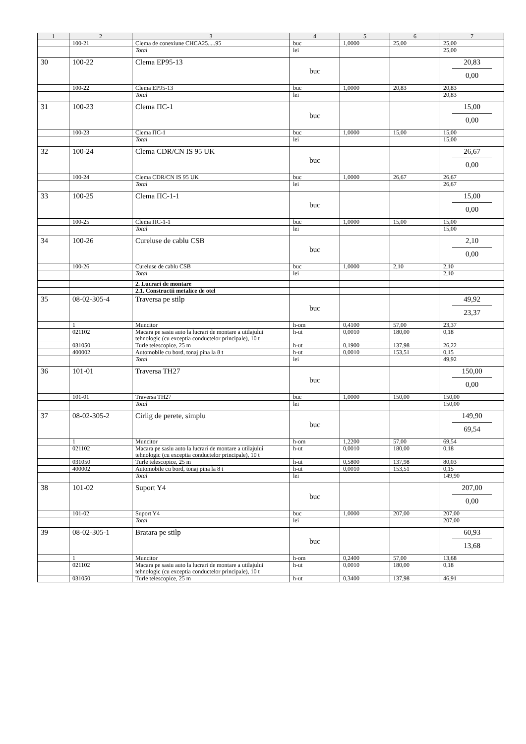| 1 | 2 | 3 | 4 | 5 | 6 | 7 |
| --- | --- | --- | --- | --- | --- | --- |
| | 100-21 | Clema de conexiune CHCA25.....95 | buc | 1,0000 | 25,00 | 25,00 |
| | | Total | lei | | | 25,00 |
| 30 | 100-22 | Clema EP95-13 | buc | | | 20,83 0,00 |
| | 100-22 | Clema EP95-13 | buc | 1,0000 | 20,83 | 20,83 |
| | | Total | lei | | | 20,83 |
| 31 | 100-23 | Clema ПС-1 | buc | | | 15,00 0,00 |
| | 100-23 | Clema ПС-1 | buc | 1,0000 | 15,00 | 15,00 |
| | | Total | lei | | | 15,00 |
| 32 | 100-24 | Clema CDR/CN IS 95 UK | buc | | | 26,67 0,00 |
| | 100-24 | Clema CDR/CN IS 95 UK | buc | 1,0000 | 26,67 | 26,67 |
| | | Total | lei | | | 26,67 |
| 33 | 100-25 | Clema ПС-1-1 | buc | | | 15,00 0,00 |
| | 100-25 | Clema ПС-1-1 | buc | 1,0000 | 15,00 | 15,00 |
| | | Total | lei | | | 15,00 |
| 34 | 100-26 | Cureluse de cablu CSB | buc | | | 2,10 0,00 |
| | 100-26 | Cureluse de cablu CSB | buc | 1,0000 | 2,10 | 2,10 |
| | | Total | lei | | | 2,10 |
| | | 2. Lucrari de montare | | | | |
| | | 2.1. Constructii metalice de otel | | | | |
| 35 | 08-02-305-4 | Traversa pe stilp | buc | | | 49,92 23,37 |
| | 1 | Muncitor | h-om | 0,4100 | 57,00 | 23,37 |
| | 021102 | Macara pe sasiu auto la lucrari de montare a utilajului tehnologic (cu exceptia conductelor principale), 10 t | h-ut | 0,0010 | 180,00 | 0,18 |
| | 031050 | Turle telescopice, 25 m | h-ut | 0,1900 | 137,98 | 26,22 |
| | 400002 | Automobile cu bord, tonaj pina la 8 t | h-ut | 0,0010 | 153,51 | 0,15 |
| | | Total | lei | | | 49,92 |
| 36 | 101-01 | Traversa TH27 | buc | | | 150,00 0,00 |
| | 101-01 | Traversa TH27 | buc | 1,0000 | 150,00 | 150,00 |
| | | Total | lei | | | 150,00 |
| 37 | 08-02-305-2 | Cirlig de perete, simplu | buc | | | 149,90 69,54 |
| | 1 | Muncitor | h-om | 1,2200 | 57,00 | 69,54 |
| | 021102 | Macara pe sasiu auto la lucrari de montare a utilajului tehnologic (cu exceptia conductelor principale), 10 t | h-ut | 0,0010 | 180,00 | 0,18 |
| | 031050 | Turle telescopice, 25 m | h-ut | 0,5800 | 137,98 | 80,03 |
| | 400002 | Automobile cu bord, tonaj pina la 8 t | h-ut | 0,0010 | 153,51 | 0,15 |
| | | Total | lei | | | 149,90 |
| 38 | 101-02 | Suport Y4 | buc | | | 207,00 0,00 |
| | 101-02 | Suport Y4 | buc | 1,0000 | 207,00 | 207,00 |
| | | Total | lei | | | 207,00 |
| 39 | 08-02-305-1 | Bratara pe stilp | buc | | | 60,93 13,68 |
| | 1 | Muncitor | h-om | 0,2400 | 57,00 | 13,68 |
| | 021102 | Macara pe sasiu auto la lucrari de montare a utilajului tehnologic (cu exceptia conductelor principale), 10 t | h-ut | 0,0010 | 180,00 | 0,18 |
| | 031050 | Turle telescopice, 25 m | h-ut | 0,3400 | 137,98 | 46,91 |